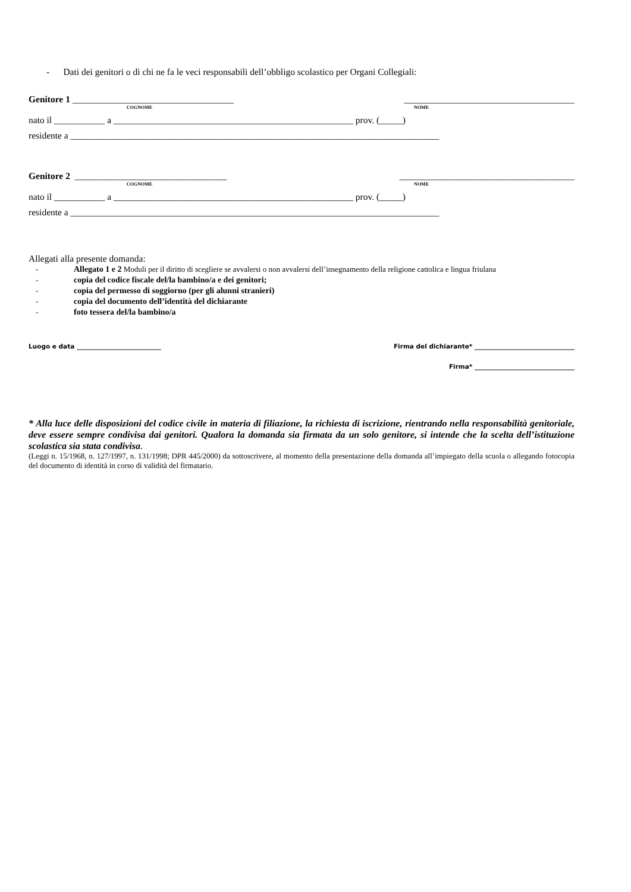- Dati dei genitori o di chi ne fa le veci responsabili dell’obbligo scolastico per Organi Collegiali:
Genitore 1 ___________________________________ _____________________________________
COGNOME NOME
nato il ___________ a ____________________________________________________ prov. (_____)
residente a ________________________________________________________________________________
Genitore 2 _________________________________ ______________________________________
COGNOME NOME
nato il ___________ a ____________________________________________________ prov. (_____)
residente a ________________________________________________________________________________
Allegati alla presente domanda:
- Allegato 1 e 2 Moduli per il diritto di scegliere se avvalersi o non avvalersi dell’insegnamento della religione cattolica e lingua friulana
- copia del codice fiscale del/la bambino/a e dei genitori;
- copia del permesso di soggiorno (per gli alunni stranieri)
- copia del documento dell’identità del dichiarante
- foto tessera del/la bambino/a
Luogo e data ___________________________ Firma del dichiarante* ________________________________
Firma* ________________________________
* Alla luce delle disposizioni del codice civile in materia di filiazione, la richiesta di iscrizione, rientrando nella responsabilità genitoriale, deve essere sempre condivisa dai genitori. Qualora la domanda sia firmata da un solo genitore, si intende che la scelta dell’istituzione scolastica sia stata condivisa.
(Leggi n. 15/1968, n. 127/1997, n. 131/1998; DPR 445/2000) da sottoscrivere, al momento della presentazione della domanda all’impiegato della scuola o allegando fotocopia del documento di identità in corso di validità del firmatario.